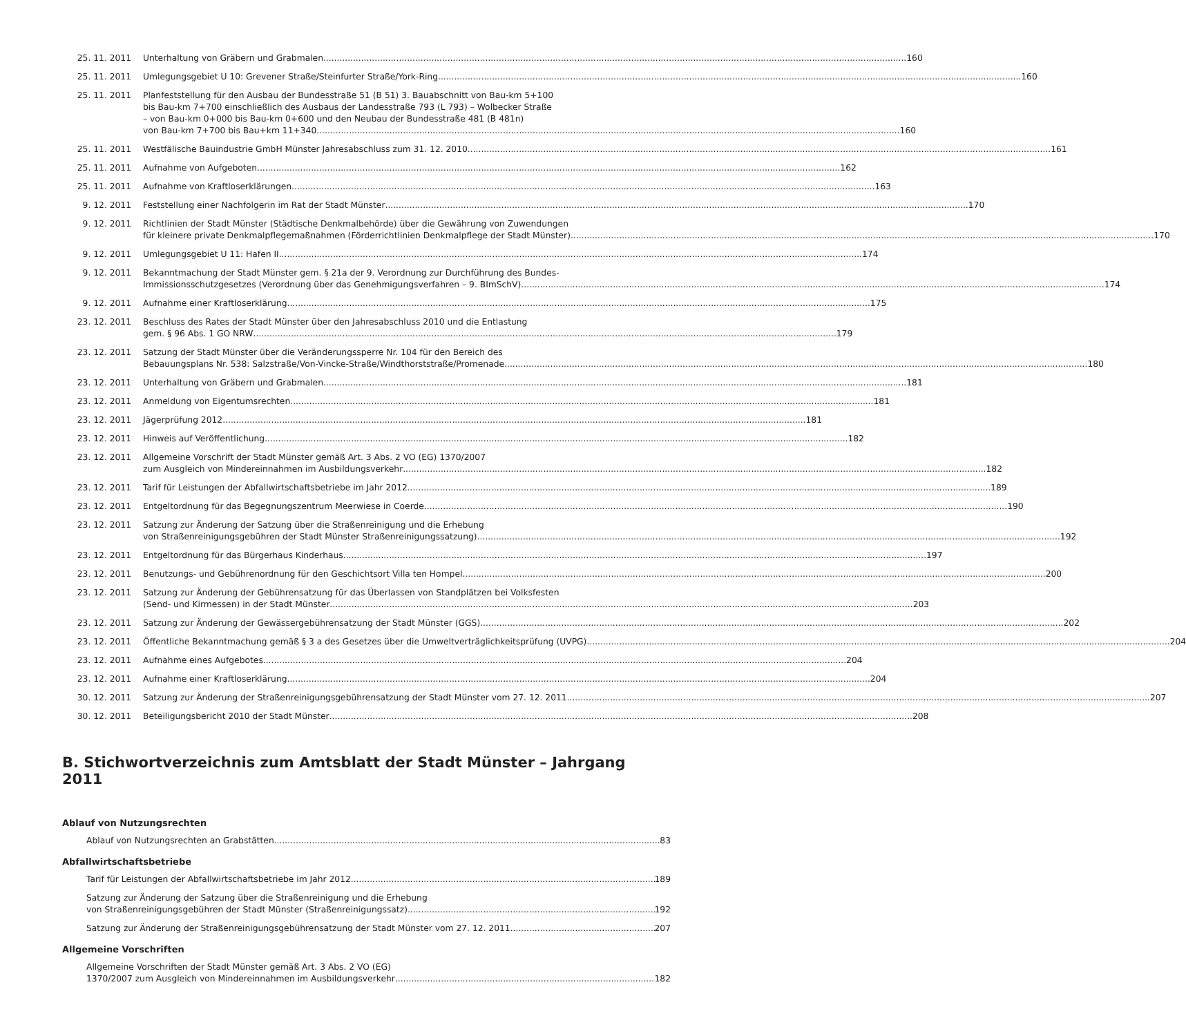25. 11. 2011 Unterhaltung von Gräbern und Grabmalen 160
25. 11. 2011 Umlegungsgebiet U 10: Grevener Straße/Steinfurter Straße/York-Ring 160
25. 11. 2011 Planfeststellung für den Ausbau der Bundesstraße 51 (B 51) 3. Bauabschnitt von Bau-km 5+100
bis Bau-km 7+700 einschließlich des Ausbaus der Landesstraße 793 (L 793) – Wolbecker Straße
– von Bau-km 0+000 bis Bau-km 0+600 und den Neubau der Bundesstraße 481 (B 481n)
von Bau-km 7+700 bis Bau+km 11+340 160
25. 11. 2011 Westfälische Bauindustrie GmbH Münster Jahresabschluss zum 31. 12. 2010 161
25. 11. 2011 Aufnahme von Aufgeboten 162
25. 11. 2011 Aufnahme von Kraftloserklärungen 163
9. 12. 2011 Feststellung einer Nachfolgerin im Rat der Stadt Münster 170
9. 12. 2011 Richtlinien der Stadt Münster (Städtische Denkmalbehörde) über die Gewährung von Zuwendungen
für kleinere private Denkmalpflegemaßnahmen (Förderrichtlinien Denkmalpflege der Stadt Münster) 170
9. 12. 2011 Umlegungsgebiet U 11: Hafen II 174
9. 12. 2011 Bekanntmachung der Stadt Münster gem. § 21a der 9. Verordnung zur Durchführung des Bundes-
Immissionsschutzgesetzes (Verordnung über das Genehmigungsverfahren – 9. BImSchV) 174
9. 12. 2011 Aufnahme einer Kraftloserklärung 175
23. 12. 2011 Beschluss des Rates der Stadt Münster über den Jahresabschluss 2010 und die Entlastung
gem. § 96 Abs. 1 GO NRW 179
23. 12. 2011 Satzung der Stadt Münster über die Veränderungssperre Nr. 104 für den Bereich des
Bebauungsplans Nr. 538: Salzstraße/Von-Vincke-Straße/Windthorststraße/Promenade 180
23. 12. 2011 Unterhaltung von Gräbern und Grabmalen 181
23. 12. 2011 Anmeldung von Eigentumsrechten 181
23. 12. 2011 Jägerprüfung 2012 181
23. 12. 2011 Hinweis auf Veröffentlichung 182
23. 12. 2011 Allgemeine Vorschrift der Stadt Münster gemäß Art. 3 Abs. 2 VO (EG) 1370/2007
zum Ausgleich von Mindereinnahmen im Ausbildungsverkehr 182
23. 12. 2011 Tarif für Leistungen der Abfallwirtschaftsbetriebe im Jahr 2012 189
23. 12. 2011 Entgeltordnung für das Begegnungszentrum Meerwiese in Coerde 190
23. 12. 2011 Satzung zur Änderung der Satzung über die Straßenreinigung und die Erhebung
von Straßenreinigungsgebühren der Stadt Münster Straßenreinigungssatzung) 192
23. 12. 2011 Entgeltordnung für das Bürgerhaus Kinderhaus 197
23. 12. 2011 Benutzungs- und Gebührenordnung für den Geschichtsort Villa ten Hompel 200
23. 12. 2011 Satzung zur Änderung der Gebührensatzung für das Überlassen von Standplätzen bei Volksfesten
(Send- und Kirmessen) in der Stadt Münster 203
23. 12. 2011 Satzung zur Änderung der Gewässergebührensatzung der Stadt Münster (GGS) 202
23. 12. 2011 Öffentliche Bekanntmachung gemäß § 3 a des Gesetzes über die Umweltverträglichkeitsprüfung (UVPG) 204
23. 12. 2011 Aufnahme eines Aufgebotes 204
23. 12. 2011 Aufnahme einer Kraftloserklärung 204
30. 12. 2011 Satzung zur Änderung der Straßenreinigungsgebührensatzung der Stadt Münster vom 27. 12. 2011 207
30. 12. 2011 Beteiligungsbericht 2010 der Stadt Münster 208
B. Stichwortverzeichnis zum Amtsblatt der Stadt Münster – Jahrgang 2011
Ablauf von Nutzungsrechten
Ablauf von Nutzungsrechten an Grabstätten 83
Abfallwirtschaftsbetriebe
Tarif für Leistungen der Abfallwirtschaftsbetriebe im Jahr 2012 189
Satzung zur Änderung der Satzung über die Straßenreinigung und die Erhebung
von Straßenreinigungsgebühren der Stadt Münster (Straßenreinigungssatz) 192
Satzung zur Änderung der Straßenreinigungsgebührensatzung der Stadt Münster vom 27. 12. 2011 207
Allgemeine Vorschriften
Allgemeine Vorschriften der Stadt Münster gemäß Art. 3 Abs. 2 VO (EG)
1370/2007 zum Ausgleich von Mindereinnahmen im Ausbildungsverkehr 182